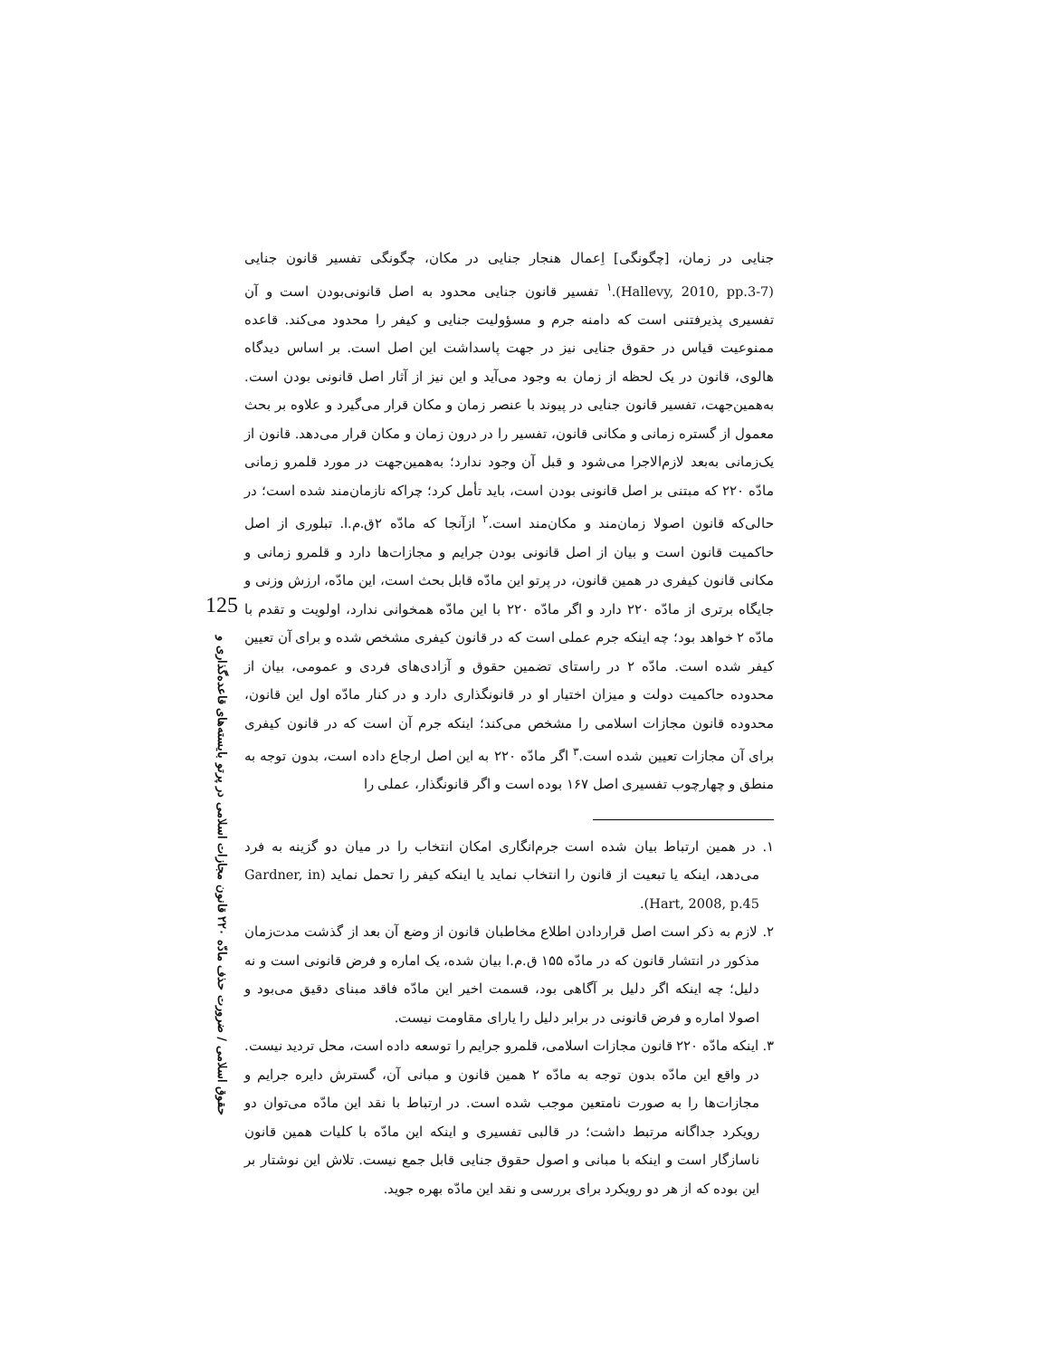جنایی در زمان، [چگونگی] اِعمال هنجار جنایی در مکان، چگونگی تفسیر قانون جنایی (Hallevy, 2010, pp.3-7).<sup>۱</sup> تفسیر قانون جنایی محدود به اصل قانونی‌بودن است و آن تفسیری پذیرفتنی است که دامنه جرم و مسؤولیت جنایی و کیفر را محدود می‌کند. قاعده ممنوعیت قیاس در حقوق جنایی نیز در جهت پاسداشت این اصل است. بر اساس دیدگاه هالوی، قانون در یک لحظه از زمان به وجود می‌آید و این نیز از آثار اصل قانونی بودن است. به‌همین‌جهت، تفسیر قانون جنایی در پیوند با عنصر زمان و مکان قرار می‌گیرد و علاوه بر بحث معمول از گستره زمانی و مکانی قانون، تفسیر را در درون زمان و مکان قرار می‌دهد. قانون از یک‌زمانی به‌بعد لازم‌الاجرا می‌شود و قبل آن وجود ندارد؛ به‌همین‌جهت در مورد قلمرو زمانی مادّه ۲۲۰ که مبتنی بر اصل قانونی بودن است، باید تأمل کرد؛ چراکه نازمان‌مند شده است؛ در حالی‌که قانون اصولا زمان‌مند و مکان‌مند است.<sup>۲</sup> ازآنجا که مادّه ۲ق.م.ا. تبلوری از اصل حاکمیت قانون است و بیان از اصل قانونی بودن جرایم و مجازات‌ها دارد و قلمرو زمانی و مکانی قانون کیفری در همین قانون، در پرتو این مادّه قابل بحث است، این مادّه، ارزش وزنی و جایگاه برتری از مادّه ۲۲۰ دارد و اگر مادّه ۲۲۰ با این مادّه همخوانی ندارد، اولویت و تقدم با مادّه ۲ خواهد بود؛ چه اینکه جرم عملی است که در قانون کیفری مشخص شده و برای آن تعیین کیفر شده است. مادّه ۲ در راستای تضمین حقوق و آزادی‌های فردی و عمومی، بیان از محدوده حاکمیت دولت و میزان اختیار او در قانونگذاری دارد و در کنار مادّه اول این قانون، محدوده قانون مجازات اسلامی را مشخص می‌کند؛ اینکه جرم آن است که در قانون کیفری برای آن مجازات تعیین شده است.<sup>۳</sup> اگر مادّه ۲۲۰ به این اصل ارجاع داده است، بدون توجه به منطق و چهارچوب تفسیری اصل ۱۶۷ بوده است و اگر قانونگذار، عملی را
۱. در همین ارتباط بیان شده است جرم‌انگاری امکان انتخاب را در میان دو گزینه به فرد می‌دهد، اینکه یا تبعیت از قانون را انتخاب نماید یا اینکه کیفر را تحمل نماید (Gardner, in Hart, 2008, p.45).
۲. لازم به ذکر است اصل قراردادن اطلاع مخاطبان قانون از وضع آن بعد از گذشت مدت‌زمان مذکور در انتشار قانون که در مادّه ۱۵۵ ق.م.ا بیان شده، یک اماره و فرض قانونی است و نه دلیل؛ چه اینکه اگر دلیل بر آگاهی بود، قسمت اخیر این مادّه فاقد مبنای دقیق می‌بود و اصولا اماره و فرض قانونی در برابر دلیل را یارای مقاومت نیست.
۳. اینکه مادّه ۲۲۰ قانون مجازات اسلامی، قلمرو جرایم را توسعه داده است، محل تردید نیست. در واقع این مادّه بدون توجه به مادّه ۲ همین قانون و مبانی آن، گسترش دایره جرایم و مجازات‌ها را به صورت نامتعین موجب شده است. در ارتباط با نقد این مادّه می‌توان دو رویکرد جداگانه مرتبط داشت؛ در قالبی تفسیری و اینکه این مادّه با کلیات همین قانون ناسازگار است و اینکه با مبانی و اصول حقوق جنایی قابل جمع نیست. تلاش این نوشتار بر این بوده که از هر دو رویکرد برای بررسی و نقد این مادّه بهره جوید.
125
حقوق اسلامی / ضرورت حذف مادّه ۲۲۰ قانون مجازات اسلامی در پرتو بایسته‌های قاعده‌گذاری و